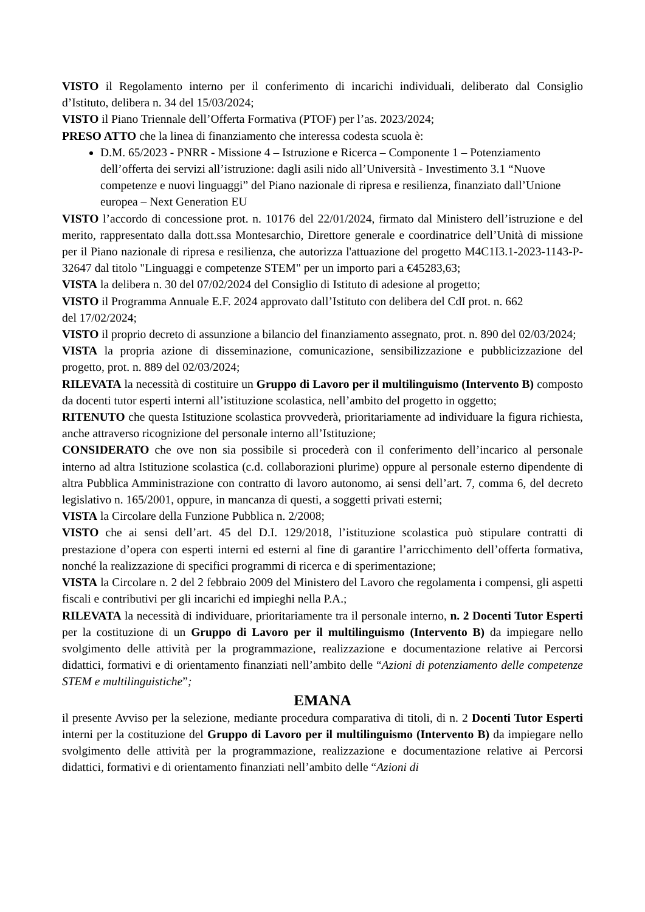VISTO il Regolamento interno per il conferimento di incarichi individuali, deliberato dal Consiglio d’Istituto, delibera n. 34 del 15/03/2024;
VISTO il Piano Triennale dell’Offerta Formativa (PTOF) per l’as. 2023/2024;
PRESO ATTO che la linea di finanziamento che interessa codesta scuola è:
D.M. 65/2023 - PNRR - Missione 4 – Istruzione e Ricerca – Componente 1 – Potenziamento dell’offerta dei servizi all’istruzione: dagli asili nido all’Università - Investimento 3.1 “Nuove competenze e nuovi linguaggi” del Piano nazionale di ripresa e resilienza, finanziato dall’Unione europea – Next Generation EU
VISTO l’accordo di concessione prot. n. 10176 del 22/01/2024, firmato dal Ministero dell’istruzione e del merito, rappresentato dalla dott.ssa Montesarchio, Direttore generale e coordinatrice dell’Unità di missione per il Piano nazionale di ripresa e resilienza, che autorizza l'attuazione del progetto M4C1I3.1-2023-1143-P-32647 dal titolo "Linguaggi e competenze STEM" per un importo pari a €45283,63;
VISTA la delibera n. 30 del 07/02/2024 del Consiglio di Istituto di adesione al progetto;
VISTO il Programma Annuale E.F. 2024 approvato dall’Istituto con delibera del CdI prot. n. 662
del 17/02/2024;
VISTO il proprio decreto di assunzione a bilancio del finanziamento assegnato, prot. n. 890 del 02/03/2024;
VISTA la propria azione di disseminazione, comunicazione, sensibilizzazione e pubblicizzazione del progetto, prot. n. 889 del 02/03/2024;
RILEVATA la necessità di costituire un Gruppo di Lavoro per il multilinguismo (Intervento B) composto da docenti tutor esperti interni all’istituzione scolastica, nell’ambito del progetto in oggetto;
RITENUTO che questa Istituzione scolastica provvederà, prioritariamente ad individuare la figura richiesta, anche attraverso ricognizione del personale interno all’Istituzione;
CONSIDERATO che ove non sia possibile si procederà con il conferimento dell’incarico al personale interno ad altra Istituzione scolastica (c.d. collaborazioni plurime) oppure al personale esterno dipendente di altra Pubblica Amministrazione con contratto di lavoro autonomo, ai sensi dell’art. 7, comma 6, del decreto legislativo n. 165/2001, oppure, in mancanza di questi, a soggetti privati esterni;
VISTA la Circolare della Funzione Pubblica n. 2/2008;
VISTO che ai sensi dell’art. 45 del D.I. 129/2018, l’istituzione scolastica può stipulare contratti di prestazione d’opera con esperti interni ed esterni al fine di garantire l’arricchimento dell’offerta formativa, nonché la realizzazione di specifici programmi di ricerca e di sperimentazione;
VISTA la Circolare n. 2 del 2 febbraio 2009 del Ministero del Lavoro che regolamenta i compensi, gli aspetti fiscali e contributivi per gli incarichi ed impieghi nella P.A.;
RILEVATA la necessità di individuare, prioritariamente tra il personale interno, n. 2 Docenti Tutor Esperti per la costituzione di un Gruppo di Lavoro per il multilinguismo (Intervento B) da impiegare nello svolgimento delle attività per la programmazione, realizzazione e documentazione relative ai Percorsi didattici, formativi e di orientamento finanziati nell’ambito delle “Azioni di potenziamento delle competenze STEM e multilinguistiche”;
EMANA
il presente Avviso per la selezione, mediante procedura comparativa di titoli, di n. 2 Docenti Tutor Esperti interni per la costituzione del Gruppo di Lavoro per il multilinguismo (Intervento B) da impiegare nello svolgimento delle attività per la programmazione, realizzazione e documentazione relative ai Percorsi didattici, formativi e di orientamento finanziati nell’ambito delle “Azioni di